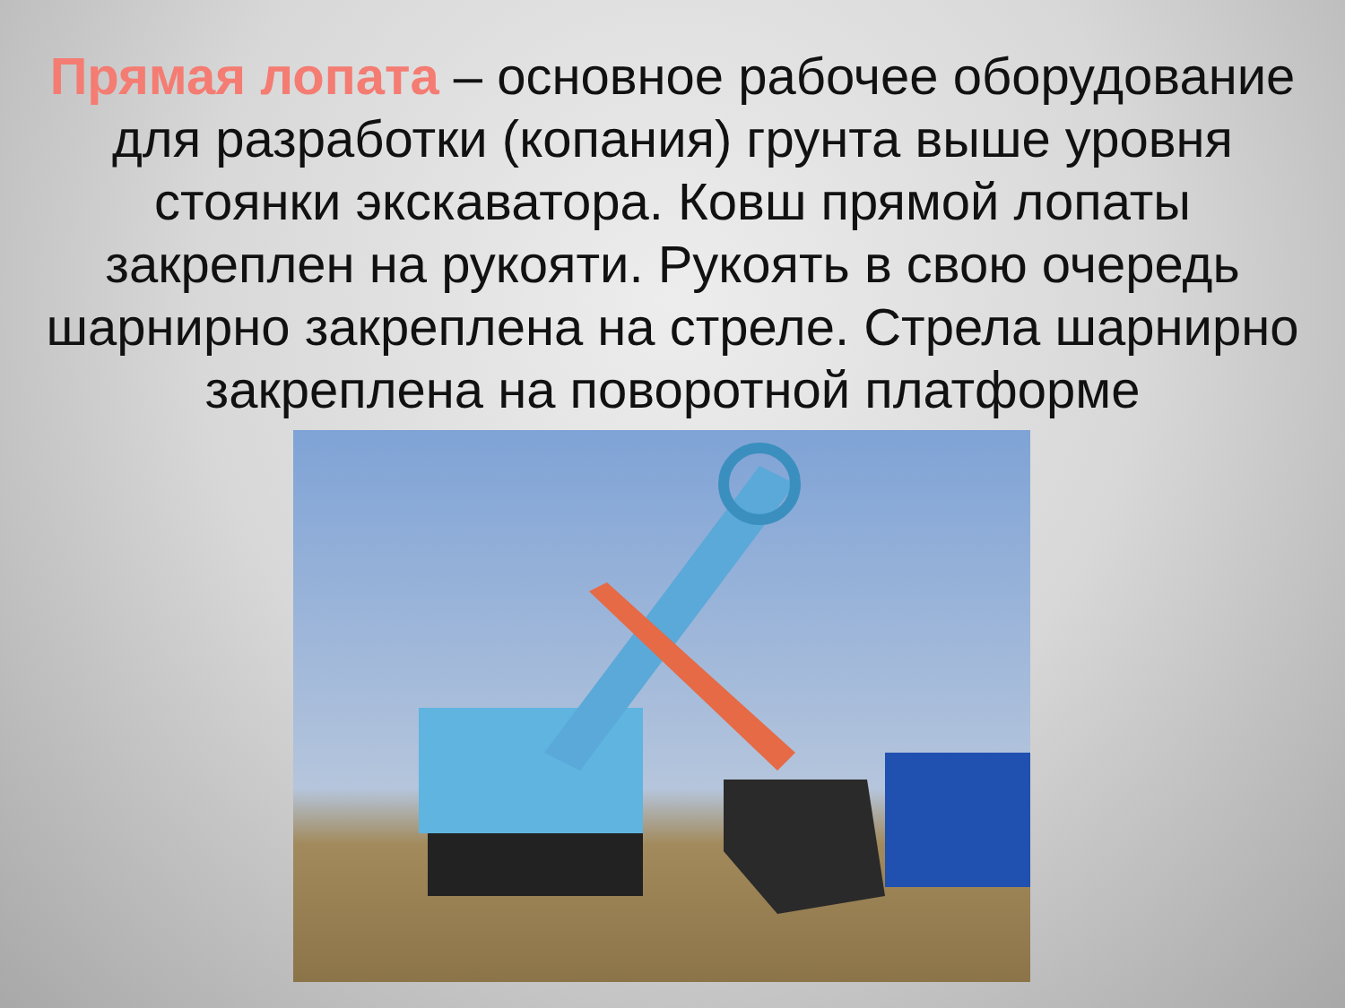Прямая лопата – основное рабочее оборудование для разработки (копания) грунта выше уровня стоянки экскаватора. Ковш прямой лопаты закреплен на рукояти. Рукоять в свою очередь шарнирно закреплена на стреле. Стрела шарнирно закреплена на поворотной платформе